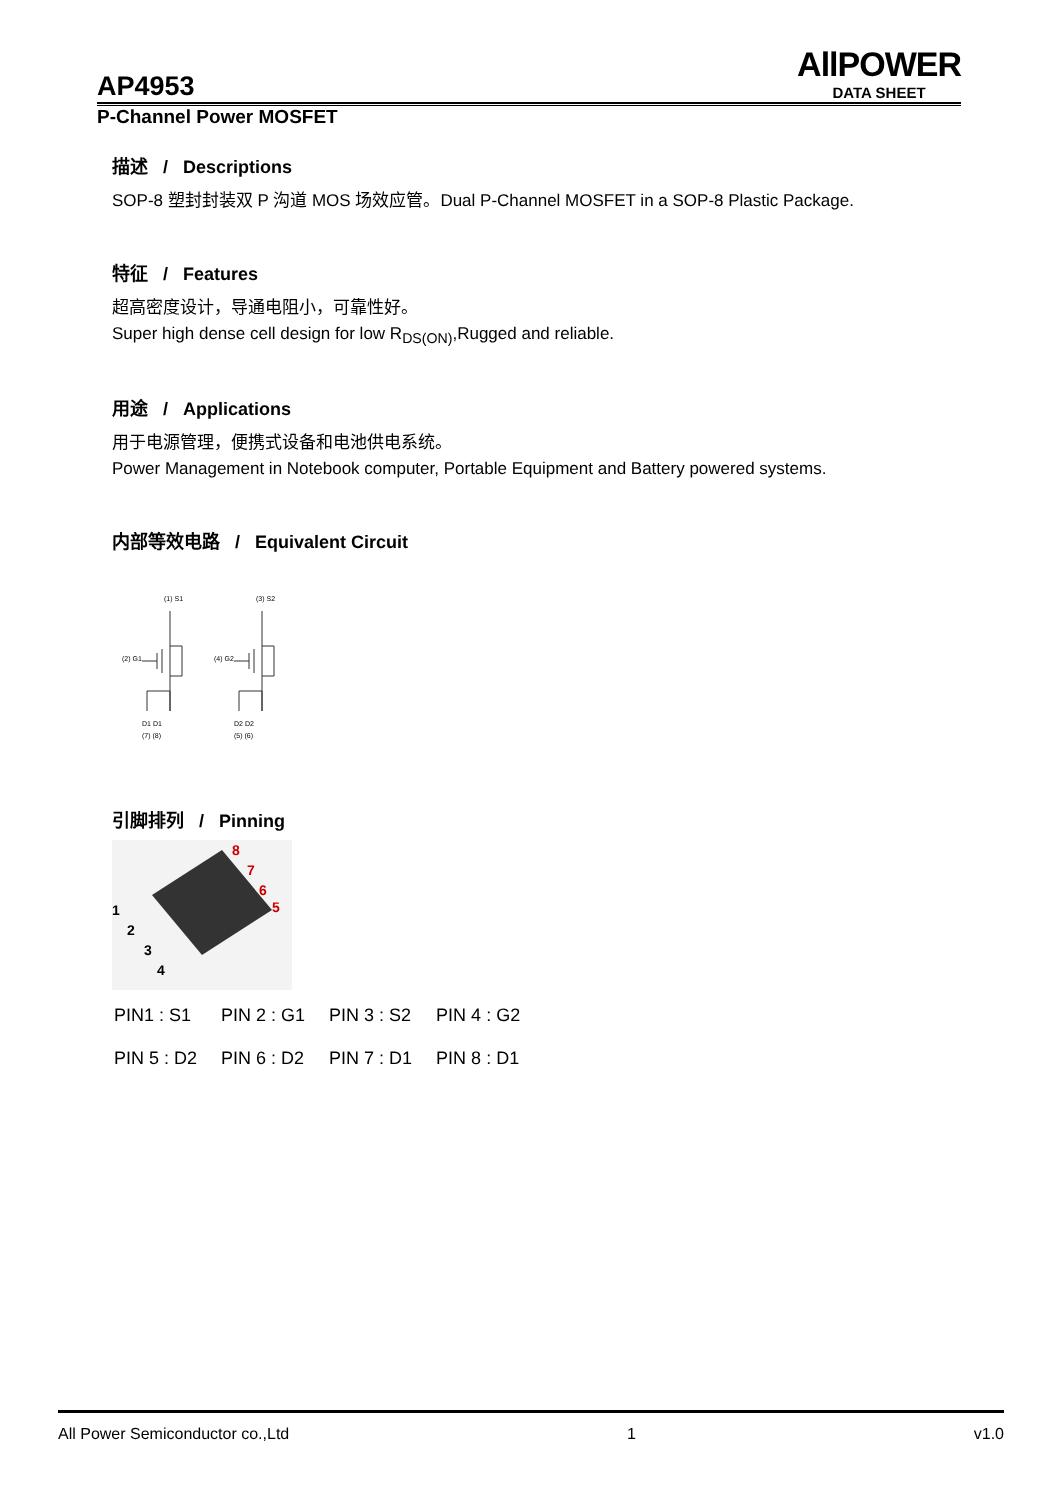AllPOWER
DATA SHEET
AP4953
P-Channel Power MOSFET
描述 / Descriptions
SOP-8 塑封封装双 P 沟道 MOS 场效应管。Dual P-Channel MOSFET in a SOP-8 Plastic Package.
特征 / Features
超高密度设计，导通电阻小，可靠性好。
Super high dense cell design for low R<sub>DS(ON)</sub>,Rugged and reliable.
用途 / Applications
用于电源管理，便携式设备和电池供电系统。
Power Management in Notebook computer, Portable Equipment and Battery powered systems.
内部等效电路 / Equivalent Circuit
(1) S1
(3) S2
(2) G1
(4) G2
D1 D1
D2 D2
(7) (8)
(5) (6)
引脚排列 / Pinning
8
7
6
5
1
2
3
4
| PIN1 : S1 | PIN 2 : G1 | PIN 3 : S2 | PIN 4 : G2 |
| PIN 5 : D2 | PIN 6 : D2 | PIN 7 : D1 | PIN 8 : D1 |
All Power Semiconductor co.,Ltd 1 v1.0